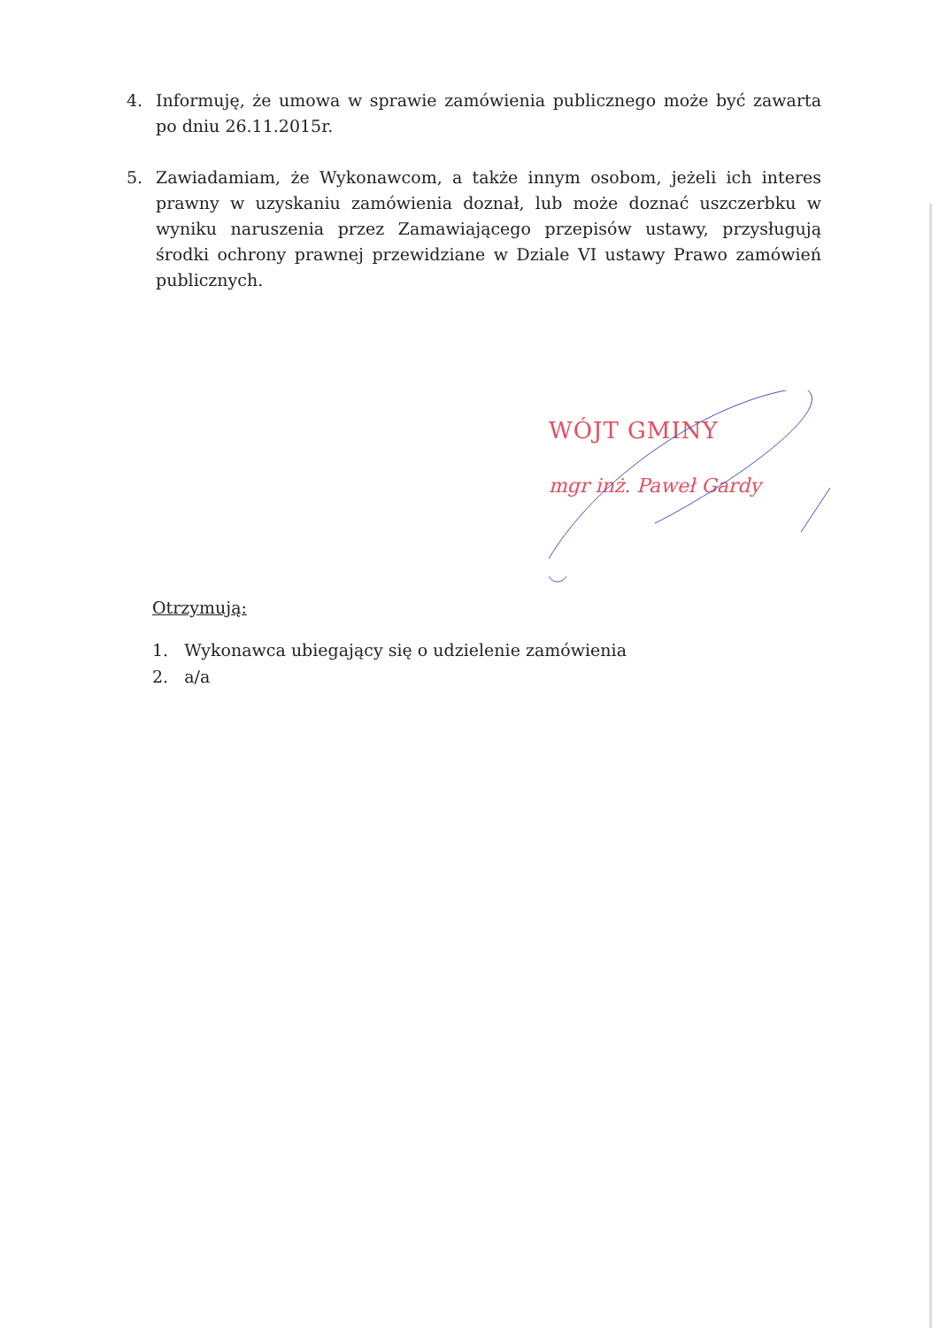4. Informuję, że umowa w sprawie zamówienia publicznego może być zawarta po dniu 26.11.2015r.
5. Zawiadamiam, że Wykonawcom, a także innym osobom, jeżeli ich interes prawny w uzyskaniu zamówienia doznał, lub może doznać uszczerbku w wyniku naruszenia przez Zamawiającego przepisów ustawy, przysługują środki ochrony prawnej przewidziane w Dziale VI ustawy Prawo zamówień publicznych.
WÓJT GMINY
mgr inż. Paweł Gardy
Otrzymują:
1. Wykonawca ubiegający się o udzielenie zamówienia
2. a/a